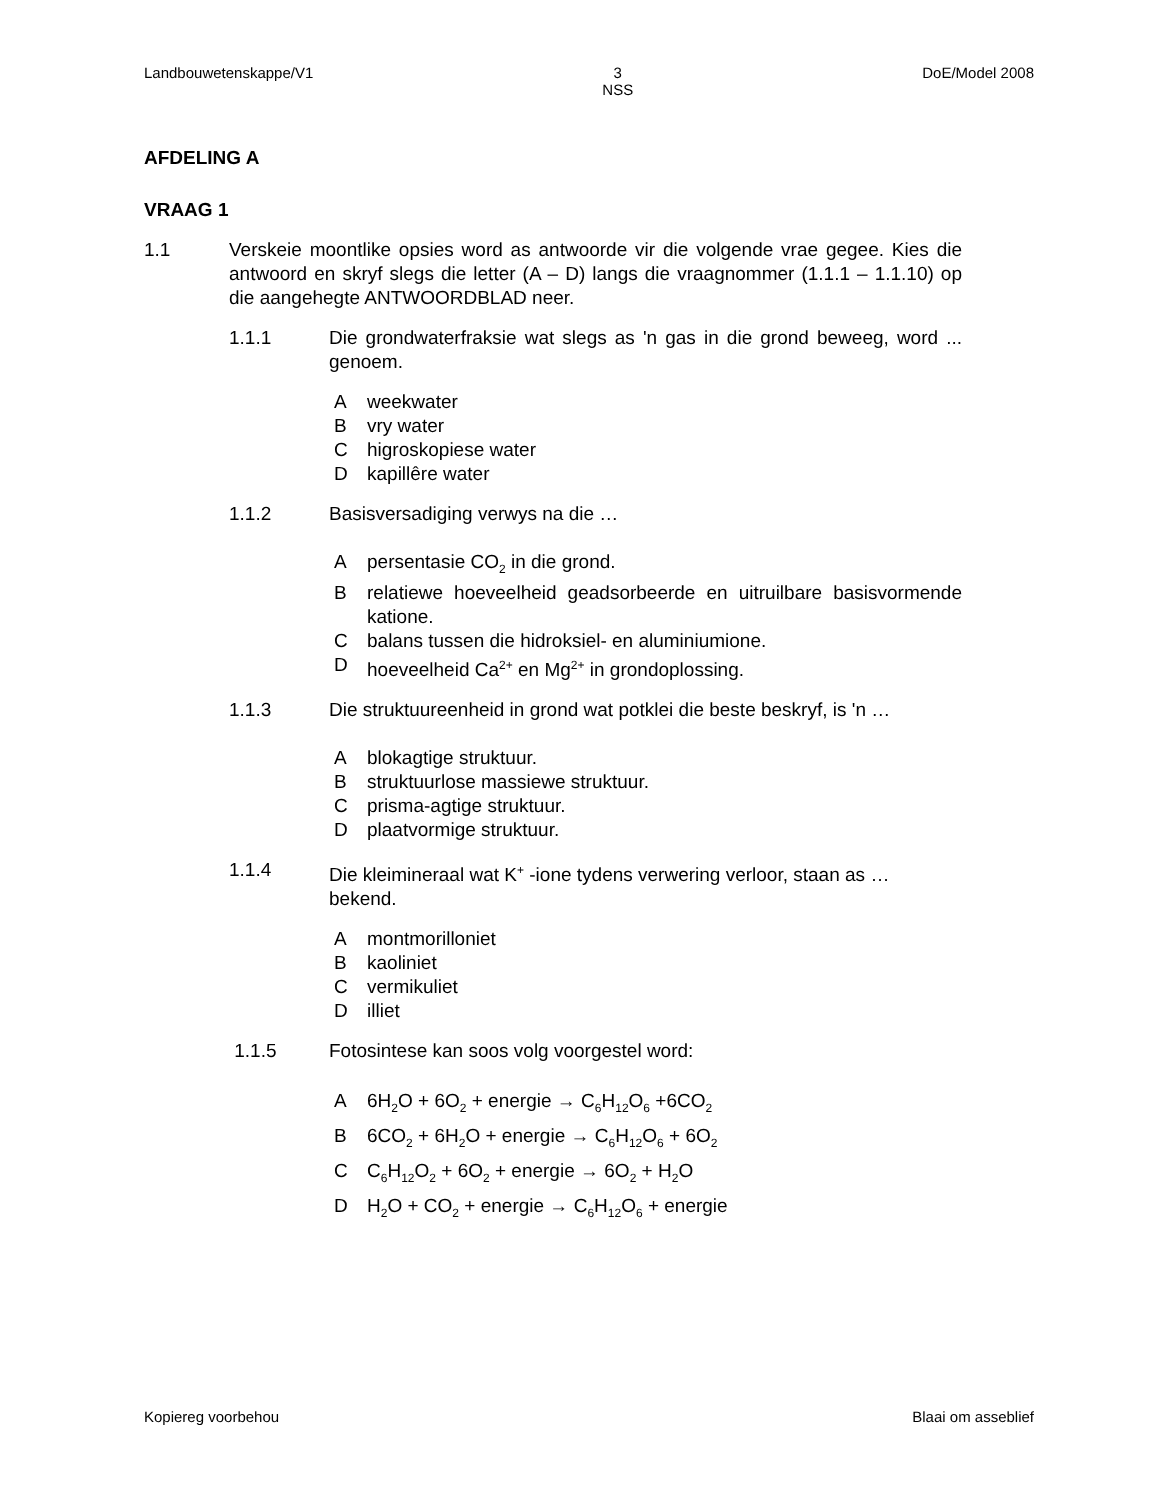Landbouwetenskappe/V1 3
NSS DoE/Model 2008
AFDELING A
VRAAG 1
1.1 Verskeie moontlike opsies word as antwoorde vir die volgende vrae gegee. Kies die antwoord en skryf slegs die letter (A – D) langs die vraagnommer (1.1.1 – 1.1.10) op die aangehegte ANTWOORDBLAD neer.
1.1.1 Die grondwaterfraksie wat slegs as 'n gas in die grond beweeg, word ... genoem.
Aweekwater
Bvry water
Chigroskopiese water
Dkapillêre water
1.1.2 Basisversadiging verwys na die …
Apersentasie CO<sub>2</sub> in die grond.
Brelatiewe hoeveelheid geadsorbeerde en uitruilbare basisvormende katione.
Cbalans tussen die hidroksiel- en aluminiumione.
Dhoeveelheid Ca<sup>2+</sup> en Mg<sup>2+</sup> in grondoplossing.
1.1.3 Die struktuureenheid in grond wat potklei die beste beskryf, is 'n …
Ablokagtige struktuur.
Bstruktuurlose massiewe struktuur.
Cprisma-agtige struktuur.
Dplaatvormige struktuur.
1.1.4 Die kleimineraal wat K<sup>+</sup> -ione tydens verwering verloor, staan as … bekend.
Amontmorilloniet
Bkaoliniet
Cvermikuliet
Dilliet
1.1.5 Fotosintese kan soos volg voorgestel word:
A 6H<sub>2</sub>O + 6O<sub>2</sub> + energie → C<sub>6</sub>H<sub>12</sub>O<sub>6</sub> +6CO<sub>2</sub>
B 6CO<sub>2</sub> + 6H<sub>2</sub>O + energie → C<sub>6</sub>H<sub>12</sub>O<sub>6</sub> + 6O<sub>2</sub>
C C<sub>6</sub>H<sub>12</sub>O<sub>2</sub> + 6O<sub>2</sub> + energie → 6O<sub>2</sub> + H<sub>2</sub>O
D H<sub>2</sub>O + CO<sub>2</sub> + energie → C<sub>6</sub>H<sub>12</sub>O<sub>6</sub> + energie
Kopiereg voorbehou Blaai om asseblief